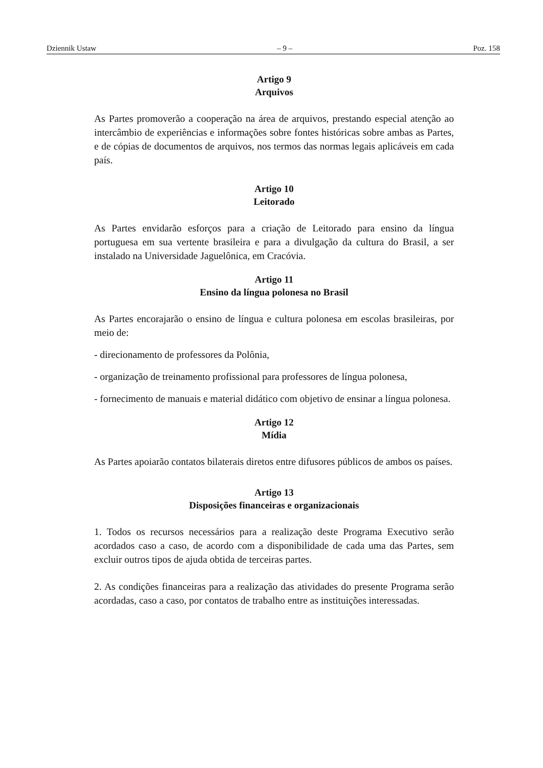Dziennik Ustaw – 9 – Poz. 158
Artigo 9
Arquivos
As Partes promoverão a cooperação na área de arquivos, prestando especial atenção ao intercâmbio de experiências e informações sobre fontes históricas sobre ambas as Partes, e de cópias de documentos de arquivos, nos termos das normas legais aplicáveis em cada país.
Artigo 10
Leitorado
As Partes envidarão esforços para a criação de Leitorado para ensino da língua portuguesa em sua vertente brasileira e para a divulgação da cultura do Brasil, a ser instalado na Universidade Jaguelônica, em Cracóvia.
Artigo 11
Ensino da língua polonesa no Brasil
As Partes encorajarão o ensino de língua e cultura polonesa em escolas brasileiras, por meio de:
- direcionamento de professores da Polônia,
- organização de treinamento profissional para professores de língua polonesa,
- fornecimento de manuais e material didático com objetivo de ensinar a língua polonesa.
Artigo 12
Mídia
As Partes apoiarão contatos bilaterais diretos entre difusores públicos de ambos os países.
Artigo 13
Disposições financeiras e organizacionais
1. Todos os recursos necessários para a realização deste Programa Executivo serão acordados caso a caso, de acordo com a disponibilidade de cada uma das Partes, sem excluir outros tipos de ajuda obtida de terceiras partes.
2. As condições financeiras para a realização das atividades do presente Programa serão acordadas, caso a caso, por contatos de trabalho entre as instituições interessadas.